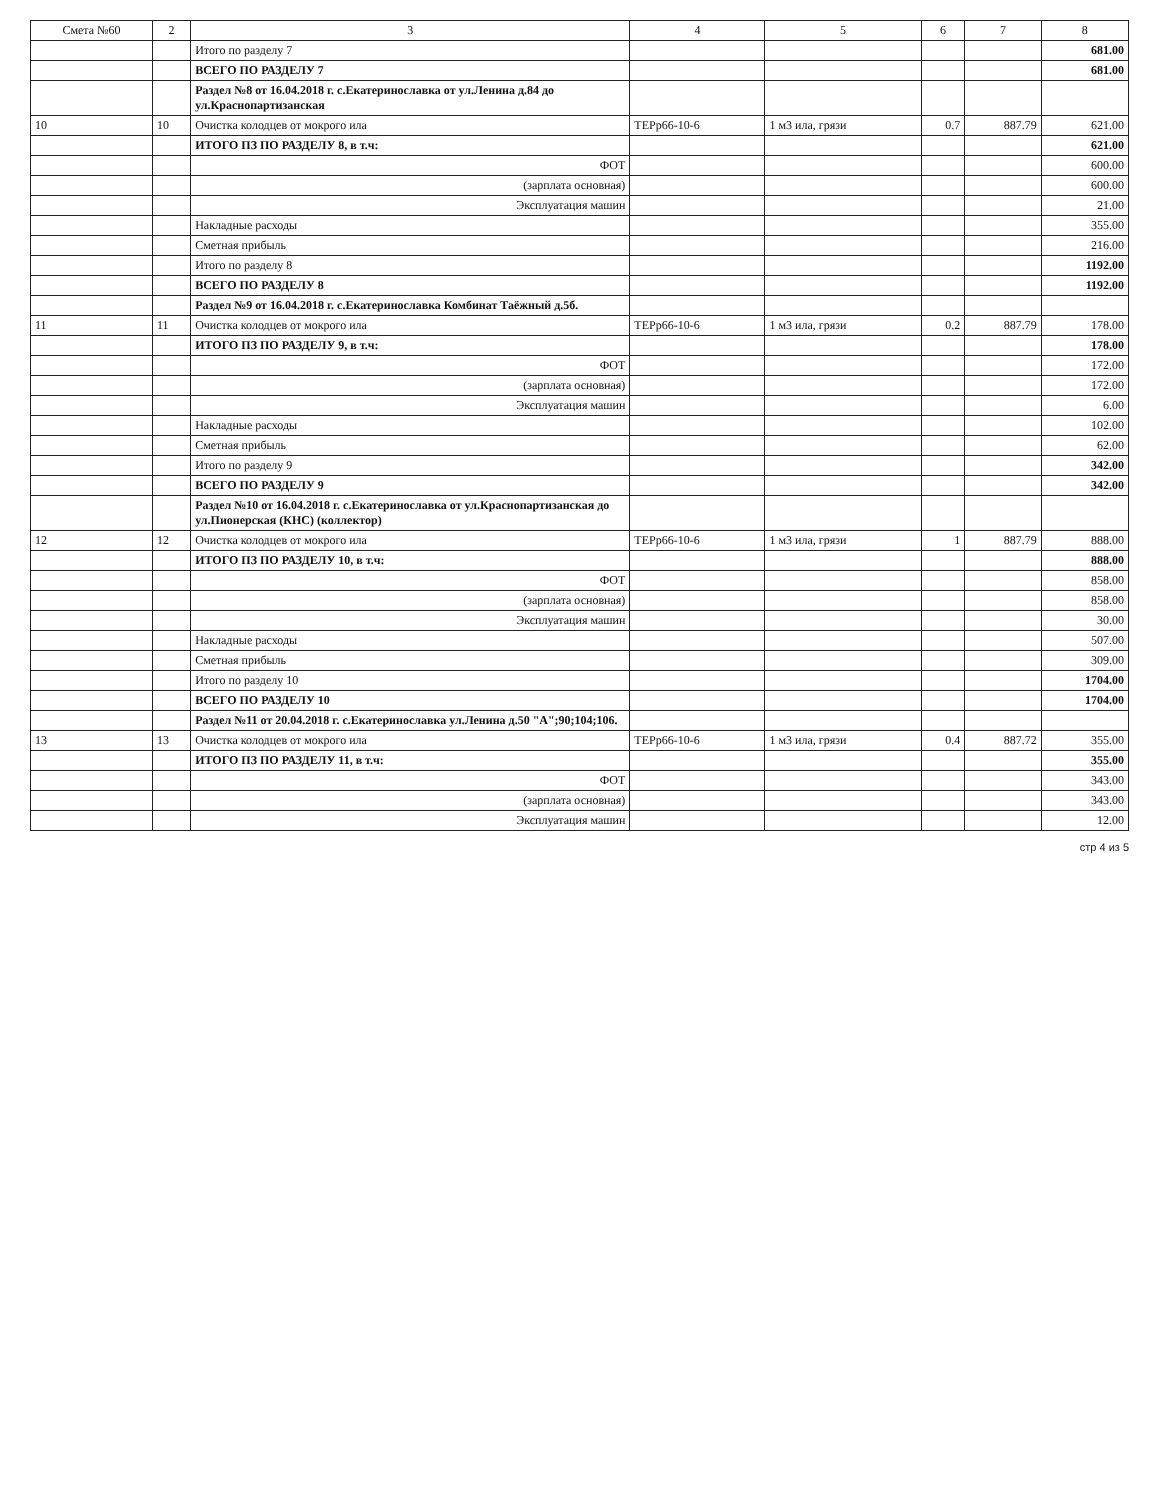| Смета №60 | 2 | 3 | 4 | 5 | 6 | 7 | 8 |
| --- | --- | --- | --- | --- | --- | --- | --- |
| | | Итого по разделу 7 | | | | | 681.00 |
| | | ВСЕГО ПО РАЗДЕЛУ 7 | | | | | 681.00 |
| | | Раздел №8 от 16.04.2018 г. с.Екатеринославка от ул.Ленина д.84 до ул.Краснопартизанская | | | | | |
| 10 | 10 | Очистка колодцев от мокрого ила | ТЕРр66-10-6 | 1 м3 ила, грязи | 0.7 | 887.79 | 621.00 |
| | | ИТОГО ПЗ ПО РАЗДЕЛУ 8, в т.ч: | | | | | 621.00 |
| | | ФОТ | | | | | 600.00 |
| | | (зарплата основная) | | | | | 600.00 |
| | | Эксплуатация машин | | | | | 21.00 |
| | | Накладные расходы | | | | | 355.00 |
| | | Сметная прибыль | | | | | 216.00 |
| | | Итого по разделу 8 | | | | | 1192.00 |
| | | ВСЕГО ПО РАЗДЕЛУ 8 | | | | | 1192.00 |
| | | Раздел №9 от 16.04.2018 г. с.Екатеринославка Комбинат Таёжный д.5б. | | | | | |
| 11 | 11 | Очистка колодцев от мокрого ила | ТЕРр66-10-6 | 1 м3 ила, грязи | 0.2 | 887.79 | 178.00 |
| | | ИТОГО ПЗ ПО РАЗДЕЛУ 9, в т.ч: | | | | | 178.00 |
| | | ФОТ | | | | | 172.00 |
| | | (зарплата основная) | | | | | 172.00 |
| | | Эксплуатация машин | | | | | 6.00 |
| | | Накладные расходы | | | | | 102.00 |
| | | Сметная прибыль | | | | | 62.00 |
| | | Итого по разделу 9 | | | | | 342.00 |
| | | ВСЕГО ПО РАЗДЕЛУ 9 | | | | | 342.00 |
| | | Раздел №10 от 16.04.2018 г. с.Екатеринославка от ул.Краснопартизанская до ул.Пионерская (КНС) (коллектор) | | | | | |
| 12 | 12 | Очистка колодцев от мокрого ила | ТЕРр66-10-6 | 1 м3 ила, грязи | 1 | 887.79 | 888.00 |
| | | ИТОГО ПЗ ПО РАЗДЕЛУ 10, в т.ч: | | | | | 888.00 |
| | | ФОТ | | | | | 858.00 |
| | | (зарплата основная) | | | | | 858.00 |
| | | Эксплуатация машин | | | | | 30.00 |
| | | Накладные расходы | | | | | 507.00 |
| | | Сметная прибыль | | | | | 309.00 |
| | | Итого по разделу 10 | | | | | 1704.00 |
| | | ВСЕГО ПО РАЗДЕЛУ 10 | | | | | 1704.00 |
| | | Раздел №11 от 20.04.2018 г. с.Екатеринославка ул.Ленина д.50 "А";90;104;106. | | | | | |
| 13 | 13 | Очистка колодцев от мокрого ила | ТЕРр66-10-6 | 1 м3 ила, грязи | 0.4 | 887.72 | 355.00 |
| | | ИТОГО ПЗ ПО РАЗДЕЛУ 11, в т.ч: | | | | | 355.00 |
| | | ФОТ | | | | | 343.00 |
| | | (зарплата основная) | | | | | 343.00 |
| | | Эксплуатация машин | | | | | 12.00 |
стр 4 из 5